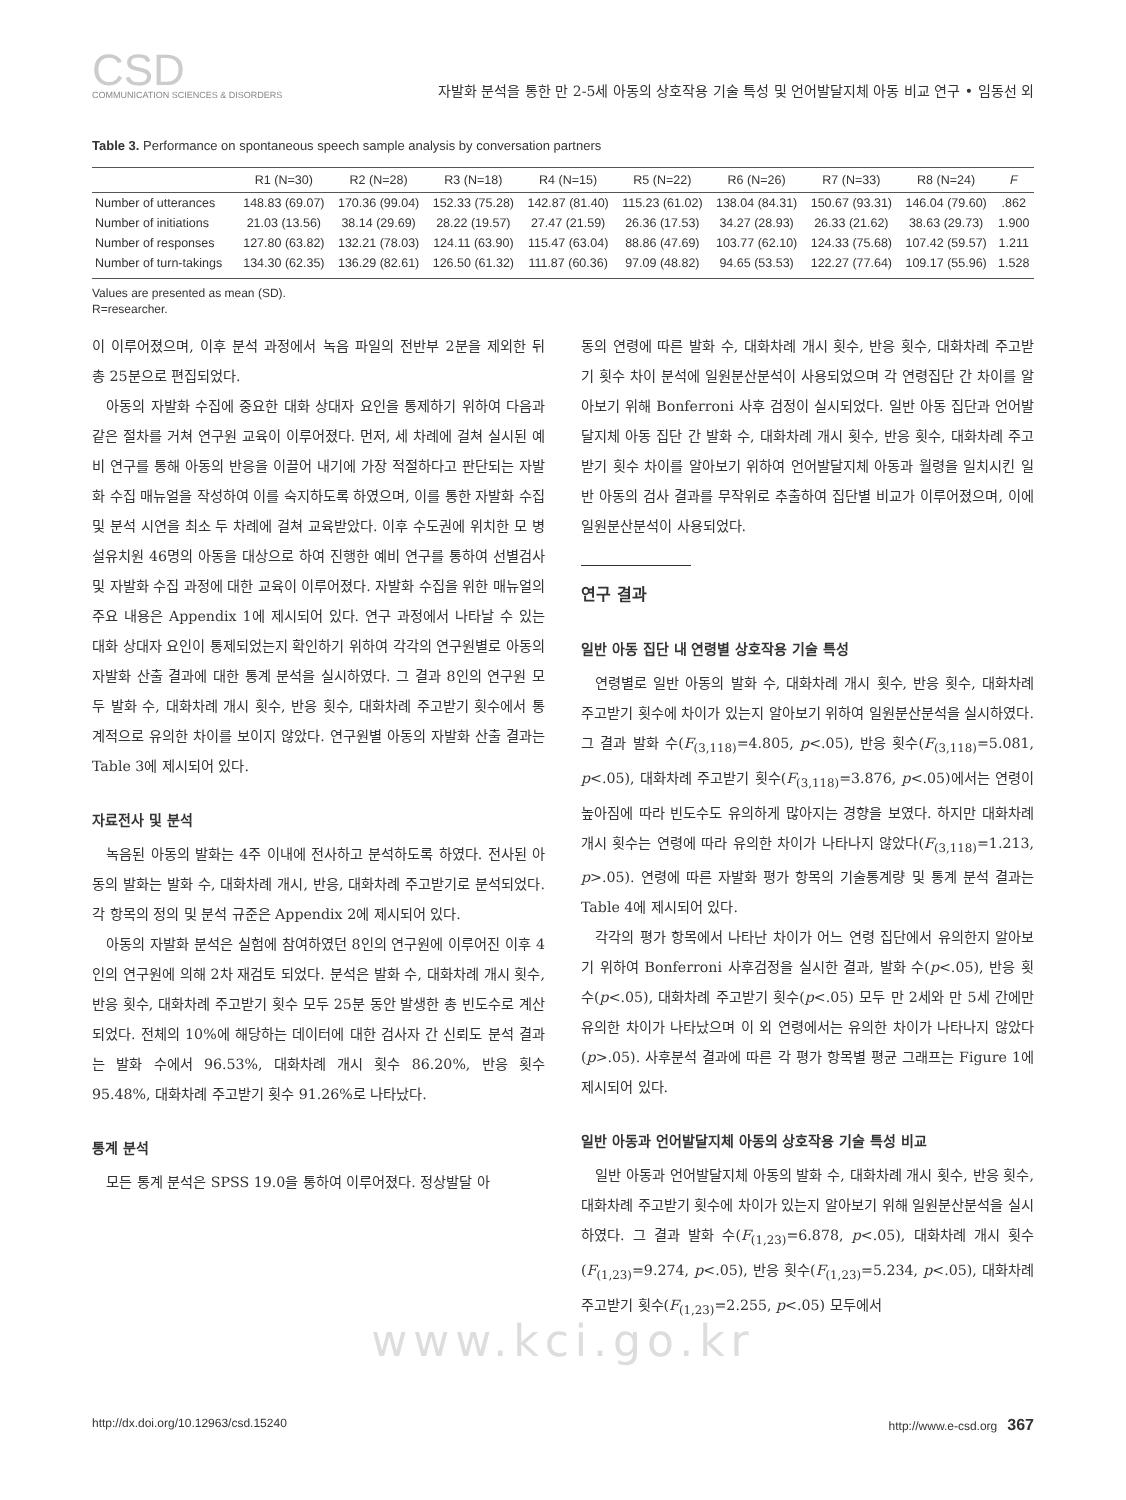CSD
COMMUNICATION SCIENCES & DISORDERS
자발화 분석을 통한 만 2-5세 아동의 상호작용 기술 특성 및 언어발달지체 아동 비교 연구 • 임동선 외
Table 3. Performance on spontaneous speech sample analysis by conversation partners
| | R1 (N=30) | R2 (N=28) | R3 (N=18) | R4 (N=15) | R5 (N=22) | R6 (N=26) | R7 (N=33) | R8 (N=24) | F |
| --- | --- | --- | --- | --- | --- | --- | --- | --- | --- |
| Number of utterances | 148.83 (69.07) | 170.36 (99.04) | 152.33 (75.28) | 142.87 (81.40) | 115.23 (61.02) | 138.04 (84.31) | 150.67 (93.31) | 146.04 (79.60) | .862 |
| Number of initiations | 21.03 (13.56) | 38.14 (29.69) | 28.22 (19.57) | 27.47 (21.59) | 26.36 (17.53) | 34.27 (28.93) | 26.33 (21.62) | 38.63 (29.73) | 1.900 |
| Number of responses | 127.80 (63.82) | 132.21 (78.03) | 124.11 (63.90) | 115.47 (63.04) | 88.86 (47.69) | 103.77 (62.10) | 124.33 (75.68) | 107.42 (59.57) | 1.211 |
| Number of turn-takings | 134.30 (62.35) | 136.29 (82.61) | 126.50 (61.32) | 111.87 (60.36) | 97.09 (48.82) | 94.65 (53.53) | 122.27 (77.64) | 109.17 (55.96) | 1.528 |
Values are presented as mean (SD).
R=researcher.
이 이루어졌으며, 이후 분석 과정에서 녹음 파일의 전반부 2분을 제외한 뒤 총 25분으로 편집되었다.
아동의 자발화 수집에 중요한 대화 상대자 요인을 통제하기 위하여 다음과 같은 절차를 거쳐 연구원 교육이 이루어졌다. 먼저, 세 차례에 걸쳐 실시된 예비 연구를 통해 아동의 반응을 이끌어 내기에 가장 적절하다고 판단되는 자발화 수집 매뉴얼을 작성하여 이를 숙지하도록 하였으며, 이를 통한 자발화 수집 및 분석 시연을 최소 두 차례에 걸쳐 교육받았다. 이후 수도권에 위치한 모 병설유치원 46명의 아동을 대상으로 하여 진행한 예비 연구를 통하여 선별검사 및 자발화 수집 과정에 대한 교육이 이루어졌다. 자발화 수집을 위한 매뉴얼의 주요 내용은 Appendix 1에 제시되어 있다. 연구 과정에서 나타날 수 있는 대화 상대자 요인이 통제되었는지 확인하기 위하여 각각의 연구원별로 아동의 자발화 산출 결과에 대한 통계 분석을 실시하였다. 그 결과 8인의 연구원 모두 발화 수, 대화차례 개시 횟수, 반응 횟수, 대화차례 주고받기 횟수에서 통계적으로 유의한 차이를 보이지 않았다. 연구원별 아동의 자발화 산출 결과는 Table 3에 제시되어 있다.
자료전사 및 분석
녹음된 아동의 발화는 4주 이내에 전사하고 분석하도록 하였다. 전사된 아동의 발화는 발화 수, 대화차례 개시, 반응, 대화차례 주고받기로 분석되었다. 각 항목의 정의 및 분석 규준은 Appendix 2에 제시되어 있다.
아동의 자발화 분석은 실험에 참여하였던 8인의 연구원에 이루어진 이후 4인의 연구원에 의해 2차 재검토 되었다. 분석은 발화 수, 대화차례 개시 횟수, 반응 횟수, 대화차례 주고받기 횟수 모두 25분 동안 발생한 총 빈도수로 계산되었다. 전체의 10%에 해당하는 데이터에 대한 검사자 간 신뢰도 분석 결과는 발화 수에서 96.53%, 대화차례 개시 횟수 86.20%, 반응 횟수 95.48%, 대화차례 주고받기 횟수 91.26%로 나타났다.
통계 분석
모든 통계 분석은 SPSS 19.0을 통하여 이루어졌다. 정상발달 아
동의 연령에 따른 발화 수, 대화차례 개시 횟수, 반응 횟수, 대화차례 주고받기 횟수 차이 분석에 일원분산분석이 사용되었으며 각 연령집단 간 차이를 알아보기 위해 Bonferroni 사후 검정이 실시되었다. 일반 아동 집단과 언어발달지체 아동 집단 간 발화 수, 대화차례 개시 횟수, 반응 횟수, 대화차례 주고받기 횟수 차이를 알아보기 위하여 언어발달지체 아동과 월령을 일치시킨 일반 아동의 검사 결과를 무작위로 추출하여 집단별 비교가 이루어졌으며, 이에 일원분산분석이 사용되었다.
연구 결과
일반 아동 집단 내 연령별 상호작용 기술 특성
연령별로 일반 아동의 발화 수, 대화차례 개시 횟수, 반응 횟수, 대화차례 주고받기 횟수에 차이가 있는지 알아보기 위하여 일원분산분석을 실시하였다. 그 결과 발화 수(F<sub>(3,118)</sub>=4.805, p<.05), 반응 횟수(F<sub>(3,118)</sub>=5.081, p<.05), 대화차례 주고받기 횟수(F<sub>(3,118)</sub>=3.876, p<.05)에서는 연령이 높아짐에 따라 빈도수도 유의하게 많아지는 경향을 보였다. 하지만 대화차례 개시 횟수는 연령에 따라 유의한 차이가 나타나지 않았다(F<sub>(3,118)</sub>=1.213, p>.05). 연령에 따른 자발화 평가 항목의 기술통계량 및 통계 분석 결과는 Table 4에 제시되어 있다.
각각의 평가 항목에서 나타난 차이가 어느 연령 집단에서 유의한지 알아보기 위하여 Bonferroni 사후검정을 실시한 결과, 발화 수(p<.05), 반응 횟수(p<.05), 대화차례 주고받기 횟수(p<.05) 모두 만 2세와 만 5세 간에만 유의한 차이가 나타났으며 이 외 연령에서는 유의한 차이가 나타나지 않았다(p>.05). 사후분석 결과에 따른 각 평가 항목별 평균 그래프는 Figure 1에 제시되어 있다.
일반 아동과 언어발달지체 아동의 상호작용 기술 특성 비교
일반 아동과 언어발달지체 아동의 발화 수, 대화차례 개시 횟수, 반응 횟수, 대화차례 주고받기 횟수에 차이가 있는지 알아보기 위해 일원분산분석을 실시하였다. 그 결과 발화 수(F<sub>(1,23)</sub>=6.878, p<.05), 대화차례 개시 횟수(F<sub>(1,23)</sub>=9.274, p<.05), 반응 횟수(F<sub>(1,23)</sub>=5.234, p<.05), 대화차례 주고받기 횟수(F<sub>(1,23)</sub>=2.255, p<.05) 모두에서
www.kci.go.kr
http://dx.doi.org/10.12963/csd.15240 http://www.e-csd.org 367